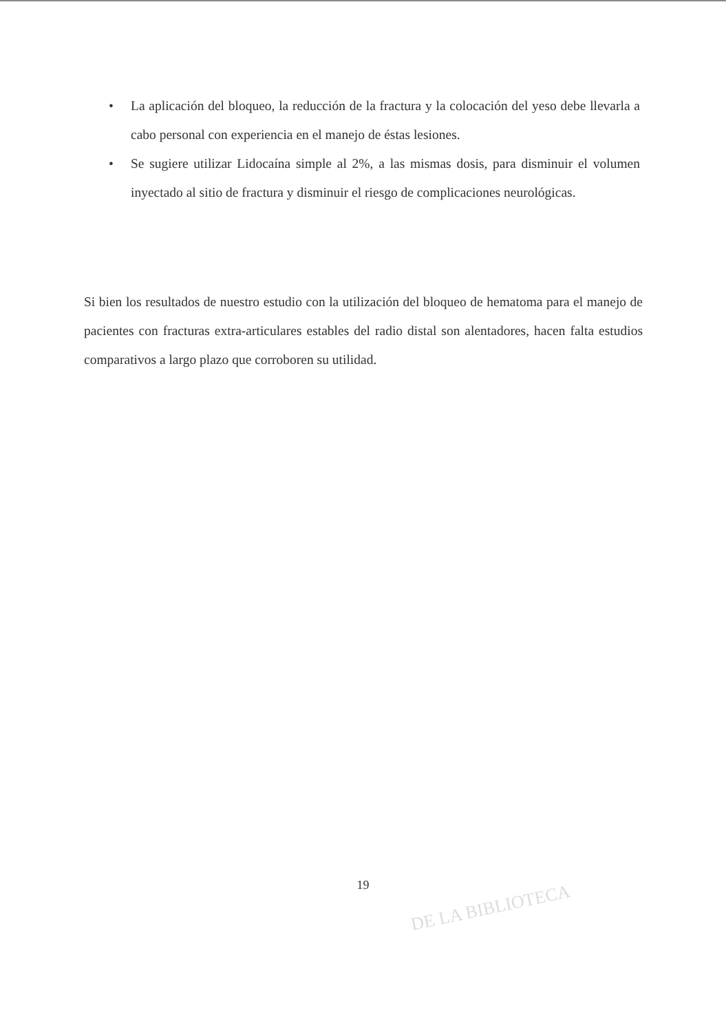• La aplicación del bloqueo, la reducción de la fractura y la colocación del yeso debe llevarla a cabo personal con experiencia en el manejo de éstas lesiones.
• Se sugiere utilizar Lidocaína simple al 2%, a las mismas dosis, para disminuir el volumen inyectado al sitio de fractura y disminuir el riesgo de complicaciones neurológicas.
Si bien los resultados de nuestro estudio con la utilización del bloqueo de hematoma para el manejo de pacientes con fracturas extra-articulares estables del radio distal son alentadores, hacen falta estudios comparativos a largo plazo que corroboren su utilidad.
19
DE LA BIBLIOTECA